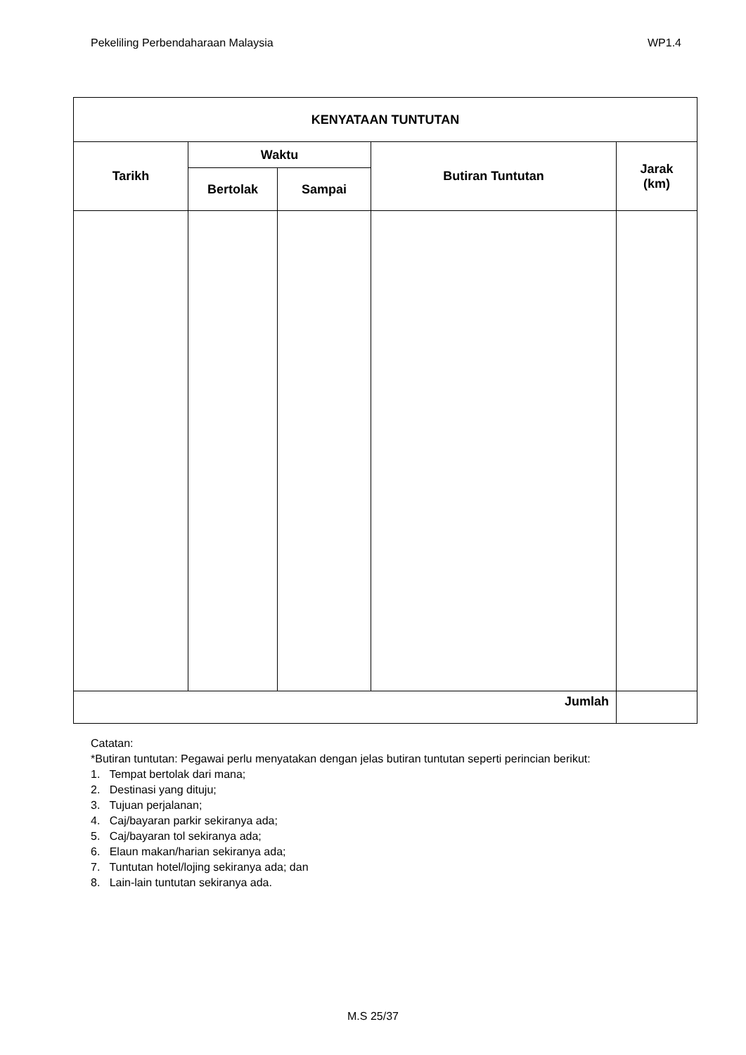Pekeliling Perbendaharaan Malaysia WP1.4
| KENYATAAN TUNTUTAN | | | | |
| --- | --- | --- | --- | --- |
| Tarikh | Waktu | | Butiran Tuntutan | Jarak (km) |
| | Bertolak | Sampai | | |
| Jumlah | | | | |
Catatan:
*Butiran tuntutan: Pegawai perlu menyatakan dengan jelas butiran tuntutan seperti perincian berikut:
1. Tempat bertolak dari mana;
2. Destinasi yang dituju;
3. Tujuan perjalanan;
4. Caj/bayaran parkir sekiranya ada;
5. Caj/bayaran tol sekiranya ada;
6. Elaun makan/harian sekiranya ada;
7. Tuntutan hotel/lojing sekiranya ada; dan
8. Lain-lain tuntutan sekiranya ada.
M.S 25/37